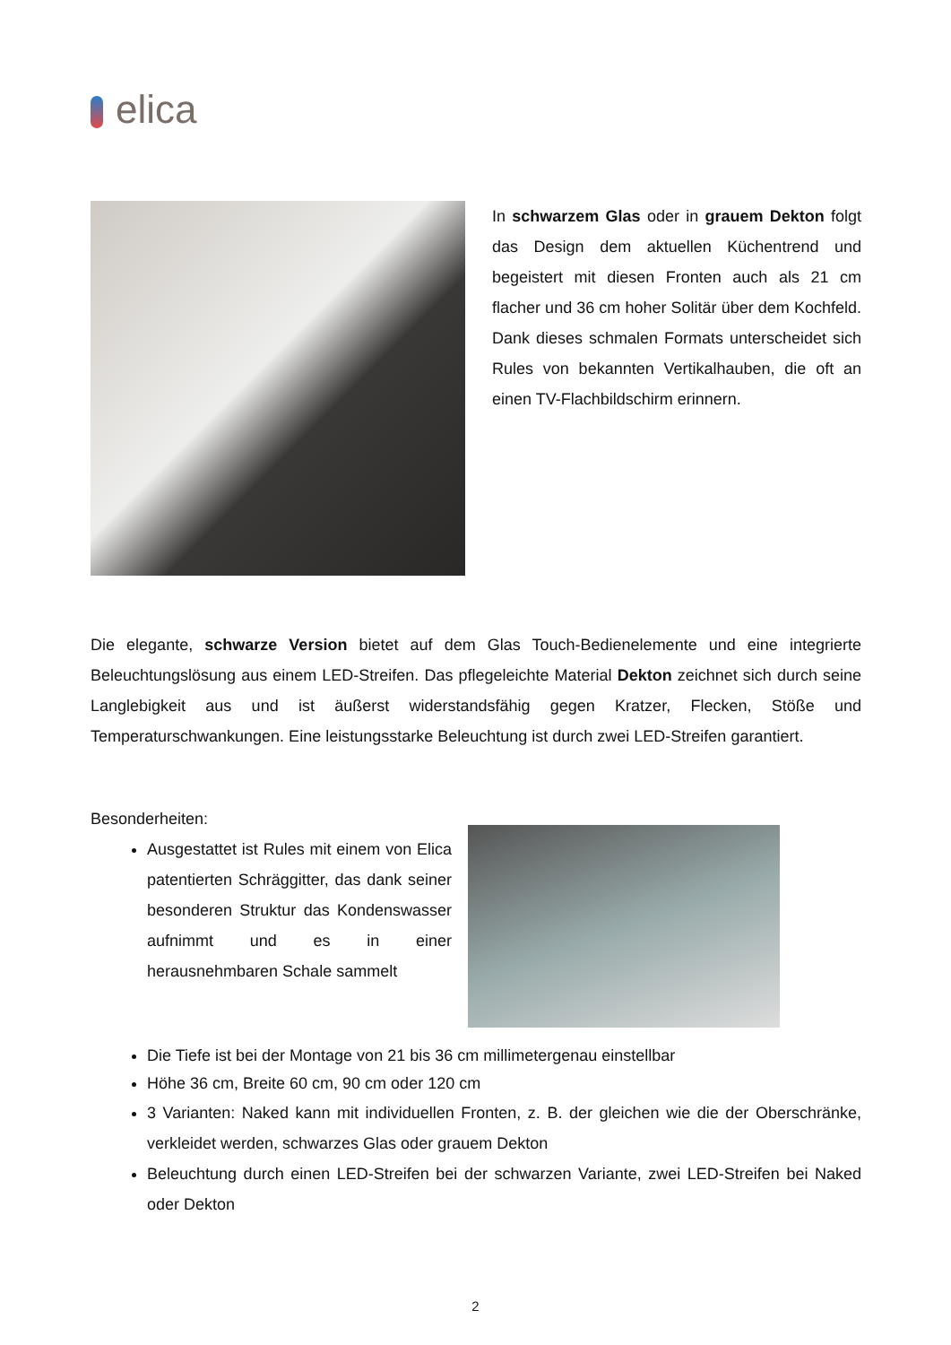elica
In schwarzem Glas oder in grauem Dekton folgt das Design dem aktuellen Küchentrend und begeistert mit diesen Fronten auch als 21 cm flacher und 36 cm hoher Solitär über dem Kochfeld. Dank dieses schmalen Formats unterscheidet sich Rules von bekannten Vertikalhauben, die oft an einen TV-Flachbildschirm erinnern.
Die elegante, schwarze Version bietet auf dem Glas Touch-Bedienelemente und eine integrierte Beleuchtungslösung aus einem LED-Streifen. Das pflegeleichte Material Dekton zeichnet sich durch seine Langlebigkeit aus und ist äußerst widerstandsfähig gegen Kratzer, Flecken, Stöße und Temperaturschwankungen. Eine leistungsstarke Beleuchtung ist durch zwei LED-Streifen garantiert.
Besonderheiten:
Ausgestattet ist Rules mit einem von Elica patentierten Schräggitter, das dank seiner besonderen Struktur das Kondenswasser aufnimmt und es in einer herausnehmbaren Schale sammelt
Die Tiefe ist bei der Montage von 21 bis 36 cm millimetergenau einstellbar
Höhe 36 cm, Breite 60 cm, 90 cm oder 120 cm
3 Varianten: Naked kann mit individuellen Fronten, z. B. der gleichen wie die der Oberschränke, verkleidet werden, schwarzes Glas oder grauem Dekton
Beleuchtung durch einen LED-Streifen bei der schwarzen Variante, zwei LED-Streifen bei Naked oder Dekton
2